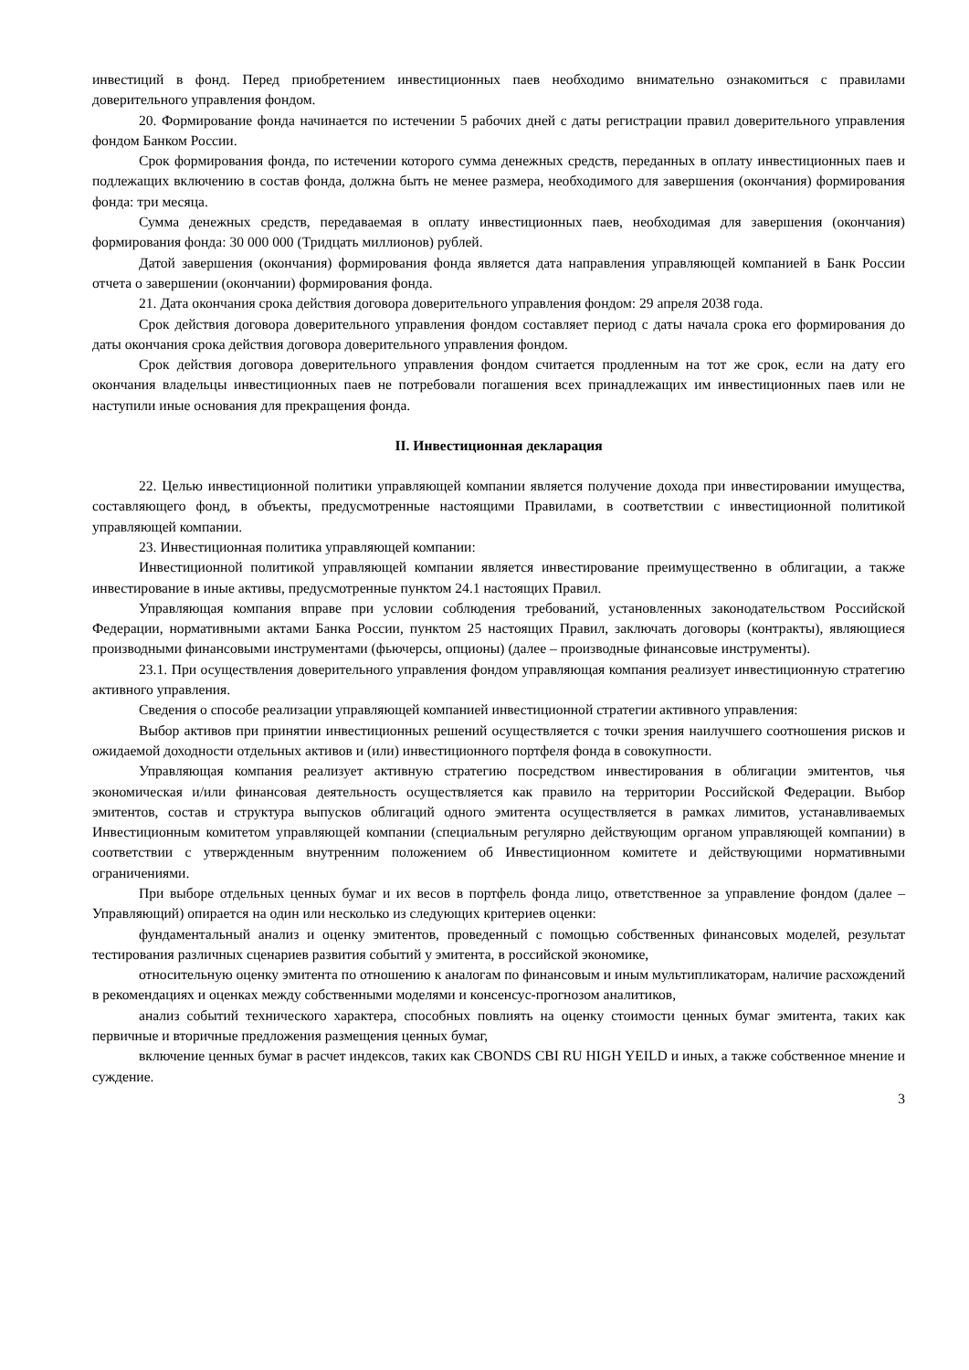инвестиций в фонд. Перед приобретением инвестиционных паев необходимо внимательно ознакомиться с правилами доверительного управления фондом.
20. Формирование фонда начинается по истечении 5 рабочих дней с даты регистрации правил доверительного управления фондом Банком России.
Срок формирования фонда, по истечении которого сумма денежных средств, переданных в оплату инвестиционных паев и подлежащих включению в состав фонда, должна быть не менее размера, необходимого для завершения (окончания) формирования фонда: три месяца.
Сумма денежных средств, передаваемая в оплату инвестиционных паев, необходимая для завершения (окончания) формирования фонда: 30 000 000 (Тридцать миллионов) рублей.
Датой завершения (окончания) формирования фонда является дата направления управляющей компанией в Банк России отчета о завершении (окончании) формирования фонда.
21. Дата окончания срока действия договора доверительного управления фондом: 29 апреля 2038 года.
Срок действия договора доверительного управления фондом составляет период с даты начала срока его формирования до даты окончания срока действия договора доверительного управления фондом.
Срок действия договора доверительного управления фондом считается продленным на тот же срок, если на дату его окончания владельцы инвестиционных паев не потребовали погашения всех принадлежащих им инвестиционных паев или не наступили иные основания для прекращения фонда.
II. Инвестиционная декларация
22. Целью инвестиционной политики управляющей компании является получение дохода при инвестировании имущества, составляющего фонд, в объекты, предусмотренные настоящими Правилами, в соответствии с инвестиционной политикой управляющей компании.
23. Инвестиционная политика управляющей компании:
Инвестиционной политикой управляющей компании является инвестирование преимущественно в облигации, а также инвестирование в иные активы, предусмотренные пунктом 24.1 настоящих Правил.
Управляющая компания вправе при условии соблюдения требований, установленных законодательством Российской Федерации, нормативными актами Банка России, пунктом 25 настоящих Правил, заключать договоры (контракты), являющиеся производными финансовыми инструментами (фьючерсы, опционы) (далее – производные финансовые инструменты).
23.1. При осуществления доверительного управления фондом управляющая компания реализует инвестиционную стратегию активного управления.
Сведения о способе реализации управляющей компанией инвестиционной стратегии активного управления:
Выбор активов при принятии инвестиционных решений осуществляется с точки зрения наилучшего соотношения рисков и ожидаемой доходности отдельных активов и (или) инвестиционного портфеля фонда в совокупности.
Управляющая компания реализует активную стратегию посредством инвестирования в облигации эмитентов, чья экономическая и/или финансовая деятельность осуществляется как правило на территории Российской Федерации. Выбор эмитентов, состав и структура выпусков облигаций одного эмитента осуществляется в рамках лимитов, устанавливаемых Инвестиционным комитетом управляющей компании (специальным регулярно действующим органом управляющей компании) в соответствии с утвержденным внутренним положением об Инвестиционном комитете и действующими нормативными ограничениями.
При выборе отдельных ценных бумаг и их весов в портфель фонда лицо, ответственное за управление фондом (далее – Управляющий) опирается на один или несколько из следующих критериев оценки:
фундаментальный анализ и оценку эмитентов, проведенный с помощью собственных финансовых моделей, результат тестирования различных сценариев развития событий у эмитента, в российской экономике,
относительную оценку эмитента по отношению к аналогам по финансовым и иным мультипликаторам, наличие расхождений в рекомендациях и оценках между собственными моделями и консенсус-прогнозом аналитиков,
анализ событий технического характера, способных повлиять на оценку стоимости ценных бумаг эмитента, таких как первичные и вторичные предложения размещения ценных бумаг,
включение ценных бумаг в расчет индексов, таких как CBONDS CBI RU HIGH YEILD и иных, а также собственное мнение и суждение.
3